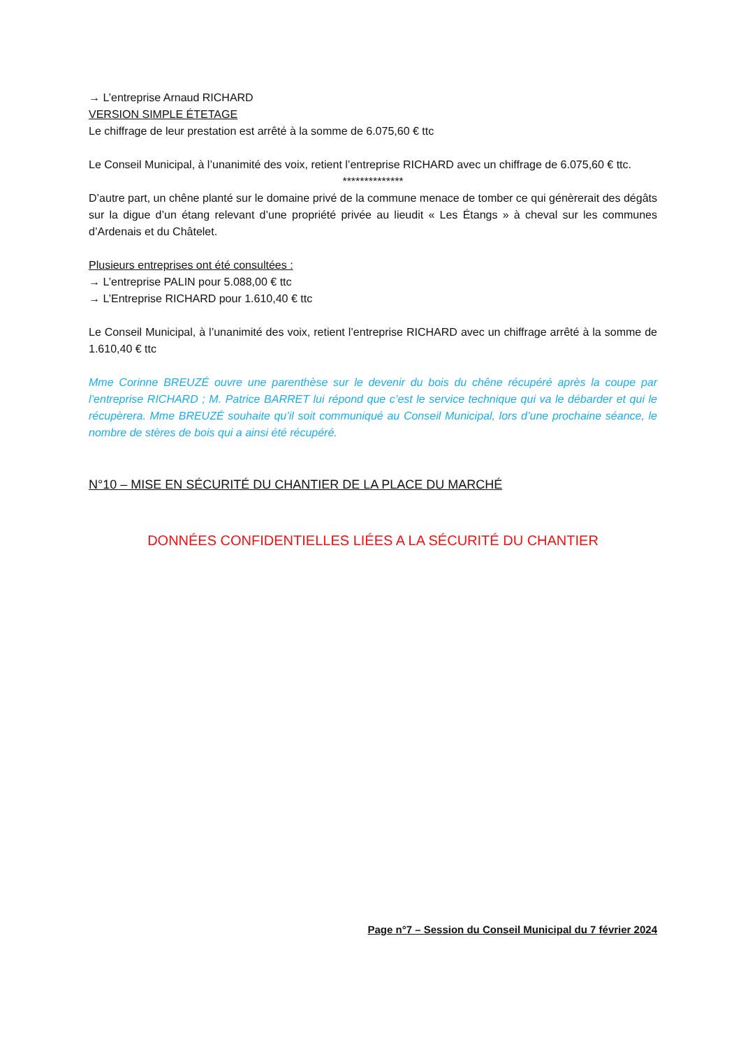→ L’entreprise Arnaud RICHARD
VERSION SIMPLE ÉTETAGE
Le chiffrage de leur prestation est arrêté à la somme de 6.075,60 € ttc
Le Conseil Municipal, à l’unanimité des voix, retient l’entreprise RICHARD avec un chiffrage de 6.075,60 € ttc.
**************
D’autre part, un chêne planté sur le domaine privé de la commune menace de tomber ce qui génèrerait des dégâts sur la digue d’un étang relevant d’une propriété privée au lieudit « Les Étangs » à cheval sur les communes d’Ardenais et du Châtelet.
Plusieurs entreprises ont été consultées :
→ L’entreprise PALIN pour 5.088,00 € ttc
→ L’Entreprise RICHARD pour 1.610,40 € ttc
Le Conseil Municipal, à l’unanimité des voix, retient l’entreprise RICHARD avec un chiffrage arrêté à la somme de 1.610,40 € ttc
Mme Corinne BREUZÉ ouvre une parenthèse sur le devenir du bois du chêne récupéré après la coupe par l’entreprise RICHARD ; M. Patrice BARRET lui répond que c’est le service technique qui va le débarder et qui le récupèrera. Mme BREUZÉ souhaite qu’il soit communiqué au Conseil Municipal, lors d’une prochaine séance, le nombre de stères de bois qui a ainsi été récupéré.
N°10 – MISE EN SÉCURITÉ DU CHANTIER DE LA PLACE DU MARCHÉ
DONNÉES CONFIDENTIELLES LIÉES A LA SÉCURITÉ DU CHANTIER
Page n°7 – Session du Conseil Municipal du 7 février 2024